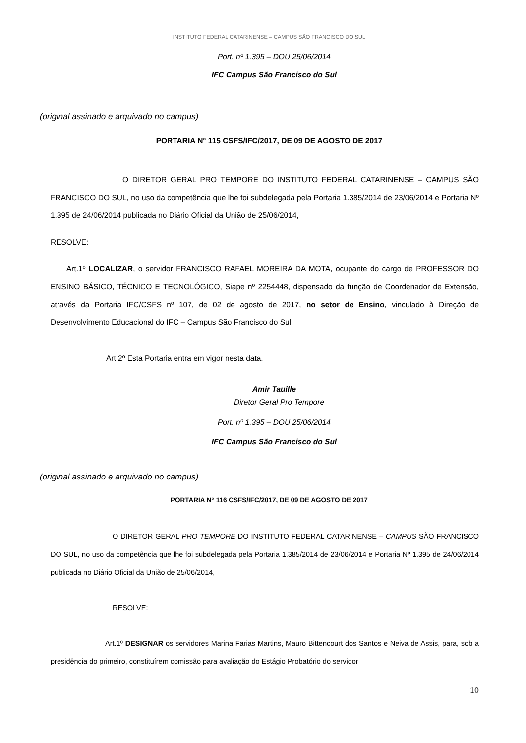INSTITUTO FEDERAL CATARINENSE – CAMPUS SÃO FRANCISCO DO SUL
Port. nº 1.395 – DOU 25/06/2014
IFC Campus São Francisco do Sul
(original assinado e arquivado no campus)
PORTARIA N° 115 CSFS/IFC/2017, DE 09 DE AGOSTO DE 2017
O DIRETOR GERAL PRO TEMPORE DO INSTITUTO FEDERAL CATARINENSE – CAMPUS SÃO FRANCISCO DO SUL, no uso da competência que lhe foi subdelegada pela Portaria 1.385/2014 de 23/06/2014 e Portaria Nº 1.395 de 24/06/2014 publicada no Diário Oficial da União de 25/06/2014,
RESOLVE:
Art.1º LOCALIZAR, o servidor FRANCISCO RAFAEL MOREIRA DA MOTA, ocupante do cargo de PROFESSOR DO ENSINO BÁSICO, TÉCNICO E TECNOLÓGICO, Siape nº 2254448, dispensado da função de Coordenador de Extensão, através da Portaria IFC/CSFS nº 107, de 02 de agosto de 2017, no setor de Ensino, vinculado à Direção de Desenvolvimento Educacional do IFC – Campus São Francisco do Sul.
Art.2º Esta Portaria entra em vigor nesta data.
Amir Tauille
Diretor Geral Pro Tempore
Port. nº 1.395 – DOU 25/06/2014
IFC Campus São Francisco do Sul
(original assinado e arquivado no campus)
PORTARIA N° 116 CSFS/IFC/2017, DE 09 DE AGOSTO DE 2017
O DIRETOR GERAL PRO TEMPORE DO INSTITUTO FEDERAL CATARINENSE – CAMPUS SÃO FRANCISCO DO SUL, no uso da competência que lhe foi subdelegada pela Portaria 1.385/2014 de 23/06/2014 e Portaria Nº 1.395 de 24/06/2014 publicada no Diário Oficial da União de 25/06/2014,
RESOLVE:
Art.1º DESIGNAR os servidores Marina Farias Martins, Mauro Bittencourt dos Santos e Neiva de Assis, para, sob a presidência do primeiro, constituírem comissão para avaliação do Estágio Probatório do servidor
10